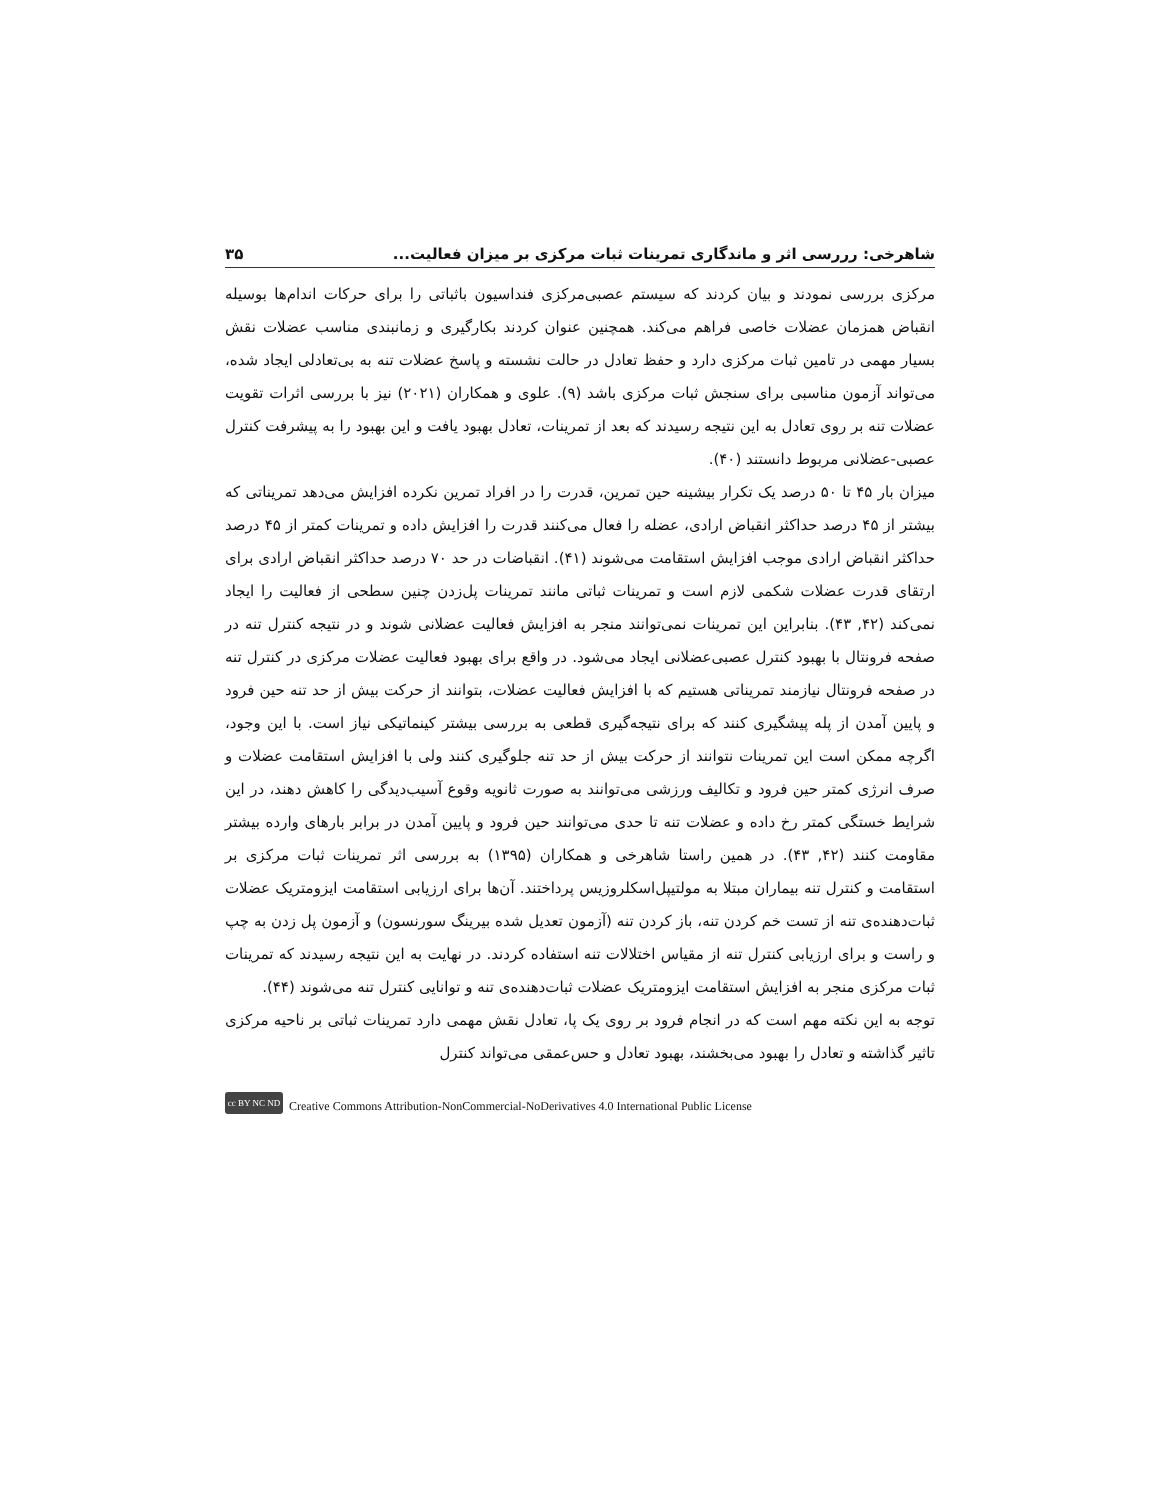شاهرخی: رررسی اثر و ماندگاری تمرینات ثبات مرکزی بر میزان فعالیت... ۳۵
مرکزی بررسی نمودند و بیان کردند که سیستم عصبی‌مرکزی فنداسیون باثباتی را برای حرکات اندام‌ها بوسیله انقباض همزمان عضلات خاصی فراهم می‌کند. همچنین عنوان کردند بکارگیری و زمانبندی مناسب عضلات نقش بسیار مهمی در تامین ثبات مرکزی دارد و حفظ تعادل در حالت نشسته و پاسخ عضلات تنه به بی‌تعادلی ایجاد شده، می‌تواند آزمون مناسبی برای سنجش ثبات مرکزی باشد (۹). علوی و همکاران (۲۰۲۱) نیز با بررسی اثرات تقویت عضلات تنه بر روی تعادل به این نتیجه رسیدند که بعد از تمرینات، تعادل بهبود یافت و این بهبود را به پیشرفت کنترل عصبی-عضلانی مربوط دانستند (۴۰).
میزان بار ۴۵ تا ۵۰ درصد یک تکرار بیشینه حین تمرین، قدرت را در افراد تمرین نکرده افزایش می‌دهد تمریناتی که بیشتر از ۴۵ درصد حداکثر انقباض ارادی، عضله را فعال می‌کنند قدرت را افزایش داده و تمرینات کمتر از ۴۵ درصد حداکثر انقباض ارادی موجب افزایش استقامت می‌شوند (۴۱). انقباضات در حد ۷۰ درصد حداکثر انقباض ارادی برای ارتقای قدرت عضلات شکمی لازم است و تمرینات ثباتی مانند تمرینات پل‌زدن چنین سطحی از فعالیت را ایجاد نمی‌کند (۴۲, ۴۳). بنابراین این تمرینات نمی‌توانند منجر به افزایش فعالیت عضلانی شوند و در نتیجه کنترل تنه در صفحه فرونتال با بهبود کنترل عصبی‌عضلانی ایجاد می‌شود. در واقع برای بهبود فعالیت عضلات مرکزی در کنترل تنه در صفحه فرونتال نیازمند تمریناتی هستیم که با افزایش فعالیت عضلات، بتوانند از حرکت بیش از حد تنه حین فرود و پایین آمدن از پله پیشگیری کنند که برای نتیجه‌گیری قطعی به بررسی بیشتر کینماتیکی نیاز است. با این وجود، اگرچه ممکن است این تمرینات نتوانند از حرکت بیش از حد تنه جلوگیری کنند ولی با افزایش استقامت عضلات و صرف انرژی کمتر حین فرود و تکالیف ورزشی می‌توانند به صورت ثانویه وقوع آسیب‌دیدگی را کاهش دهند، در این شرایط خستگی کمتر رخ داده و عضلات تنه تا حدی می‌توانند حین فرود و پایین آمدن در برابر بارهای وارده بیشتر مقاومت کنند (۴۲, ۴۳). در همین راستا شاهرخی و همکاران (۱۳۹۵) به بررسی اثر تمرینات ثبات مرکزی بر استقامت و کنترل تنه بیماران مبتلا به مولتیپل‌اسکلروزیس پرداختند. آن‌ها برای ارزیابی استقامت ایزومتریک عضلات ثبات‌دهنده‌ی تنه از تست خم کردن تنه، باز کردن تنه (آزمون تعدیل شده بیرینگ سورنسون) و آزمون پل زدن به چپ و راست و برای ارزیابی کنترل تنه از مقیاس اختلالات تنه استفاده کردند. در نهایت به این نتیجه رسیدند که تمرینات ثبات مرکزی منجر به افزایش استقامت ایزومتریک عضلات ثبات‌دهنده‌ی تنه و توانایی کنترل تنه می‌شوند (۴۴).
توجه به این نکته مهم است که در انجام فرود بر روی یک پا، تعادل نقش مهمی دارد تمرینات ثباتی بر ناحیه مرکزی تاثیر گذاشته و تعادل را بهبود می‌بخشند، بهبود تعادل و حس‌عمقی می‌تواند کنترل
cc BY NC ND Creative Commons Attribution-NonCommercial-NoDerivatives 4.0 International Public License